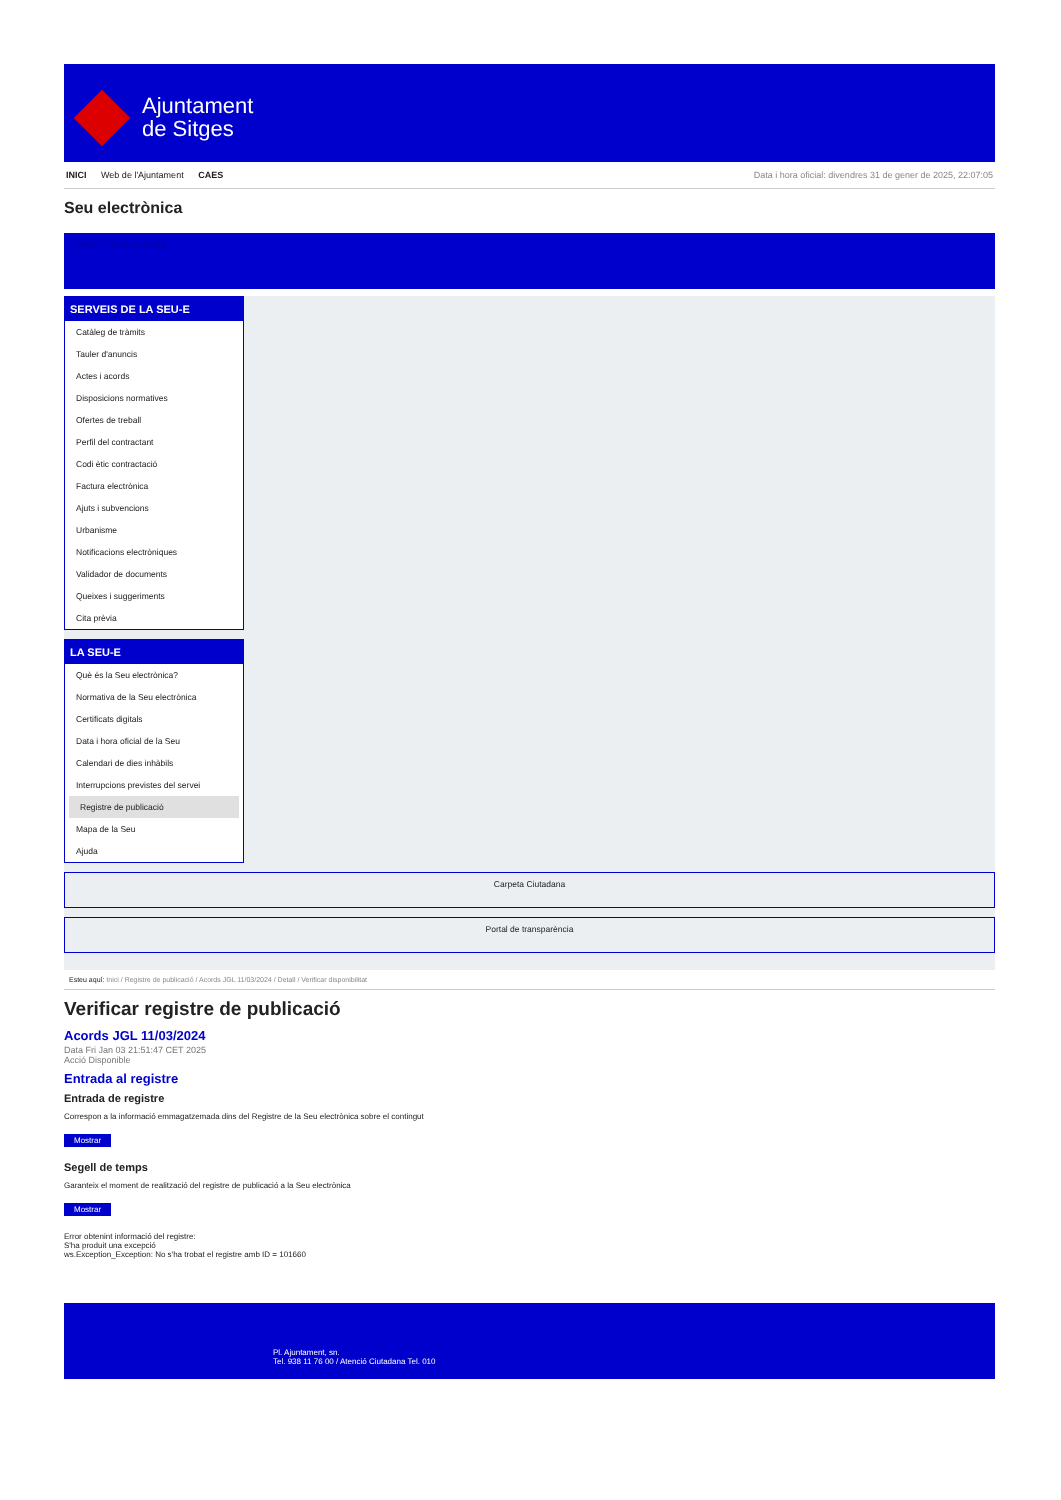Ajuntament
de Sitges
INICI Web de l'Ajuntament CAES Data i hora oficial: divendres 31 de gener de 2025, 22:07:05
Seu electrònica
Obtenir còpia autèntica
SERVEIS DE LA SEU-E
Catàleg de tràmits
Tauler d'anuncis
Actes i acords
Disposicions normatives
Ofertes de treball
Perfil del contractant
Codi ètic contractació
Factura electrònica
Ajuts i subvencions
Urbanisme
Notificacions electròniques
Validador de documents
Queixes i suggeriments
Cita prèvia
LA SEU-E
Què és la Seu electrònica?
Normativa de la Seu electrònica
Certificats digitals
Data i hora oficial de la Seu
Calendari de dies inhàbils
Interrupcions previstes del servei
Registre de publicació
Mapa de la Seu
Ajuda
Carpeta Ciutadana
Portal de transparència
Esteu aquí: Inici / Registre de publicació / Acords JGL 11/03/2024 / Detall / Verificar disponibilitat
Verificar registre de publicació
Acords JGL 11/03/2024
Data Fri Jan 03 21:51:47 CET 2025
Acció Disponible
Entrada al registre
Entrada de registre
Correspon a la informació emmagatzemada dins del Registre de la Seu electrònica sobre el contingut
Mostrar
Segell de temps
Garanteix el moment de realització del registre de publicació a la Seu electrònica
Mostrar
Error obtenint informació del registre:
S'ha produit una excepció
ws.Exception_Exception: No s'ha trobat el registre amb ID = 101660
Pl. Ajuntament, sn.
Tel. 938 11 76 00 / Atenció Ciutadana Tel. 010